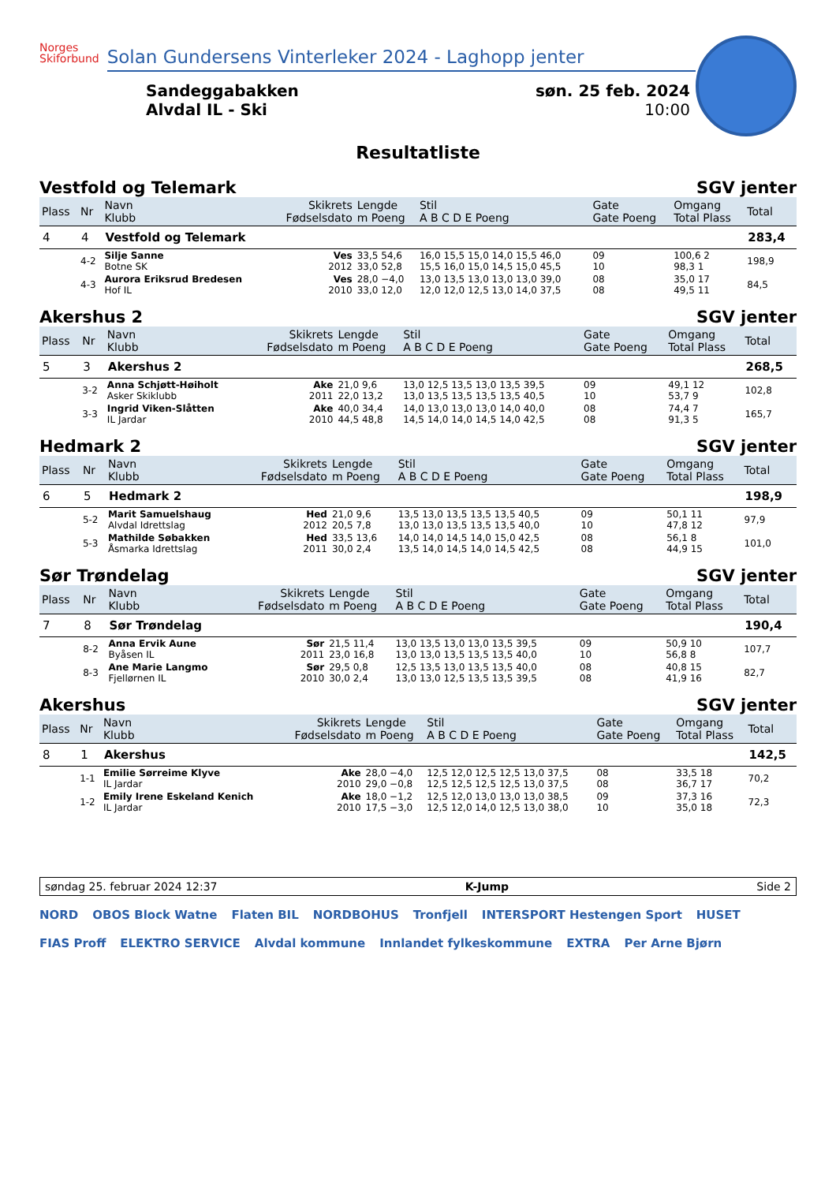Norges
Skiforbund
Solan Gundersens Vinterleker 2024 - Laghopp jenter
Sandeggabakken
Alvdal IL - Ski
søn. 25 feb. 2024
10:00
Resultatliste
Vestfold og Telemark SGV jenter
| Plass | Nr | Navn Klubb | Skikrets Fødselsdato | Lengde m Poeng | Stil A B C D E Poeng | Gate Gate Poeng | Omgang Total Plass | Total |
| --- | --- | --- | --- | --- | --- | --- | --- | --- |
| 4 | 4 | Vestfold og Telemark | | | | | | 283,4 |
| | 4-2 | Silje Sanne Botne SK | Ves 2012 | 33,5 54,6 33,0 52,8 | 16,0 15,5 15,0 14,0 15,5 46,0 15,5 16,0 15,0 14,5 15,0 45,5 | 09 10 | 100,6 2 98,3 1 | 198,9 |
| | 4-3 | Aurora Eriksrud Bredesen Hof IL | Ves 2010 | 28,0 −4,0 33,0 12,0 | 13,0 13,5 13,0 13,0 13,0 39,0 12,0 12,0 12,5 13,0 14,0 37,5 | 08 08 | 35,0 17 49,5 11 | 84,5 |
Akershus 2 SGV jenter
| Plass | Nr | Navn Klubb | Skikrets Fødselsdato | Lengde m Poeng | Stil A B C D E Poeng | Gate Gate Poeng | Omgang Total Plass | Total |
| --- | --- | --- | --- | --- | --- | --- | --- | --- |
| 5 | 3 | Akershus 2 | | | | | | 268,5 |
| | 3-2 | Anna Schjøtt-Høiholt Asker Skiklubb | Ake 2011 | 21,0 9,6 22,0 13,2 | 13,0 12,5 13,5 13,0 13,5 39,5 13,0 13,5 13,5 13,5 13,5 40,5 | 09 10 | 49,1 12 53,7 9 | 102,8 |
| | 3-3 | Ingrid Viken-Slåtten IL Jardar | Ake 2010 | 40,0 34,4 44,5 48,8 | 14,0 13,0 13,0 13,0 14,0 40,0 14,5 14,0 14,0 14,5 14,0 42,5 | 08 08 | 74,4 7 91,3 5 | 165,7 |
Hedmark 2 SGV jenter
| Plass | Nr | Navn Klubb | Skikrets Fødselsdato | Lengde m Poeng | Stil A B C D E Poeng | Gate Gate Poeng | Omgang Total Plass | Total |
| --- | --- | --- | --- | --- | --- | --- | --- | --- |
| 6 | 5 | Hedmark 2 | | | | | | 198,9 |
| | 5-2 | Marit Samuelshaug Alvdal Idrettslag | Hed 2012 | 21,0 9,6 20,5 7,8 | 13,5 13,0 13,5 13,5 13,5 40,5 13,0 13,0 13,5 13,5 13,5 40,0 | 09 10 | 50,1 11 47,8 12 | 97,9 |
| | 5-3 | Mathilde Søbakken Åsmarka Idrettslag | Hed 2011 | 33,5 13,6 30,0 2,4 | 14,0 14,0 14,5 14,0 15,0 42,5 13,5 14,0 14,5 14,0 14,5 42,5 | 08 08 | 56,1 8 44,9 15 | 101,0 |
Sør Trøndelag SGV jenter
| Plass | Nr | Navn Klubb | Skikrets Fødselsdato | Lengde m Poeng | Stil A B C D E Poeng | Gate Gate Poeng | Omgang Total Plass | Total |
| --- | --- | --- | --- | --- | --- | --- | --- | --- |
| 7 | 8 | Sør Trøndelag | | | | | | 190,4 |
| | 8-2 | Anna Ervik Aune Byåsen IL | Sør 2011 | 21,5 11,4 23,0 16,8 | 13,0 13,5 13,0 13,0 13,5 39,5 13,0 13,0 13,5 13,5 13,5 40,0 | 09 10 | 50,9 10 56,8 8 | 107,7 |
| | 8-3 | Ane Marie Langmo Fjellørnen IL | Sør 2010 | 29,5 0,8 30,0 2,4 | 12,5 13,5 13,0 13,5 13,5 40,0 13,0 13,0 12,5 13,5 13,5 39,5 | 08 08 | 40,8 15 41,9 16 | 82,7 |
Akershus SGV jenter
| Plass | Nr | Navn Klubb | Skikrets Fødselsdato | Lengde m Poeng | Stil A B C D E Poeng | Gate Gate Poeng | Omgang Total Plass | Total |
| --- | --- | --- | --- | --- | --- | --- | --- | --- |
| 8 | 1 | Akershus | | | | | | 142,5 |
| | 1-1 | Emilie Sørreime Klyve IL Jardar | Ake 2010 | 28,0 −4,0 29,0 −0,8 | 12,5 12,0 12,5 12,5 13,0 37,5 12,5 12,5 12,5 12,5 13,0 37,5 | 08 08 | 33,5 18 36,7 17 | 70,2 |
| | 1-2 | Emily Irene Eskeland Kenich IL Jardar | Ake 2010 | 18,0 −1,2 17,5 −3,0 | 12,5 12,0 13,0 13,0 13,0 38,5 12,5 12,0 14,0 12,5 13,0 38,0 | 09 10 | 37,3 16 35,0 18 | 72,3 |
søndag 25. februar 2024 12:37 K-Jump Side 2
NORD OBOS Block Watne Flaten BIL NORDBOHUS Tronfjell INTERSPORT Hestengen Sport HUSET FIAS Proff ELEKTRO SERVICE Alvdal kommune Innlandet fylkeskommune EXTRA Per Arne Bjørn